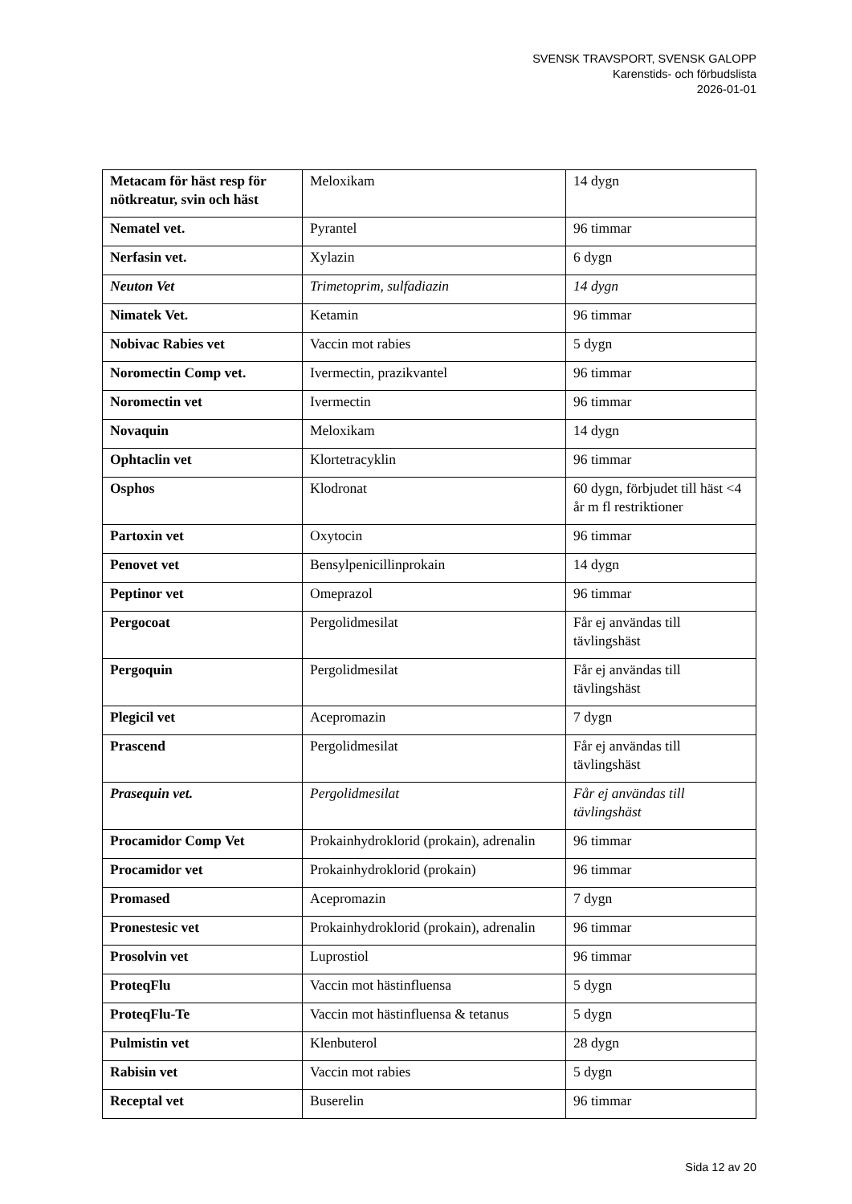SVENSK TRAVSPORT, SVENSK GALOPP
Karenstids- och förbudslista
2026-01-01
| Metacam för häst resp för nötkreatur, svin och häst | Meloxikam | 14 dygn |
| Nematel vet. | Pyrantel | 96 timmar |
| Nerfasin vet. | Xylazin | 6 dygn |
| Neuton Vet | Trimetoprim, sulfadiazin | 14 dygn |
| Nimatek Vet. | Ketamin | 96 timmar |
| Nobivac Rabies vet | Vaccin mot rabies | 5 dygn |
| Noromectin Comp vet. | Ivermectin, prazikvantel | 96 timmar |
| Noromectin vet | Ivermectin | 96 timmar |
| Novaquin | Meloxikam | 14 dygn |
| Ophtaclin vet | Klortetracyklin | 96 timmar |
| Osphos | Klodronat | 60 dygn, förbjudet till häst <4 år m fl restriktioner |
| Partoxin vet | Oxytocin | 96 timmar |
| Penovet vet | Bensylpenicillinprokain | 14 dygn |
| Peptinor vet | Omeprazol | 96 timmar |
| Pergocoat | Pergolidmesilat | Får ej användas till tävlingshäst |
| Pergoquin | Pergolidmesilat | Får ej användas till tävlingshäst |
| Plegicil vet | Acepromazin | 7 dygn |
| Prascend | Pergolidmesilat | Får ej användas till tävlingshäst |
| Prasequin vet. | Pergolidmesilat | Får ej användas till tävlingshäst |
| Procamidor Comp Vet | Prokainhydroklorid (prokain), adrenalin | 96 timmar |
| Procamidor vet | Prokainhydroklorid (prokain) | 96 timmar |
| Promased | Acepromazin | 7 dygn |
| Pronestesic vet | Prokainhydroklorid (prokain), adrenalin | 96 timmar |
| Prosolvin vet | Luprostiol | 96 timmar |
| ProteqFlu | Vaccin mot hästinfluensa | 5 dygn |
| ProteqFlu-Te | Vaccin mot hästinfluensa & tetanus | 5 dygn |
| Pulmistin vet | Klenbuterol | 28 dygn |
| Rabisin vet | Vaccin mot rabies | 5 dygn |
| Receptal vet | Buserelin | 96 timmar |
Sida 12 av 20